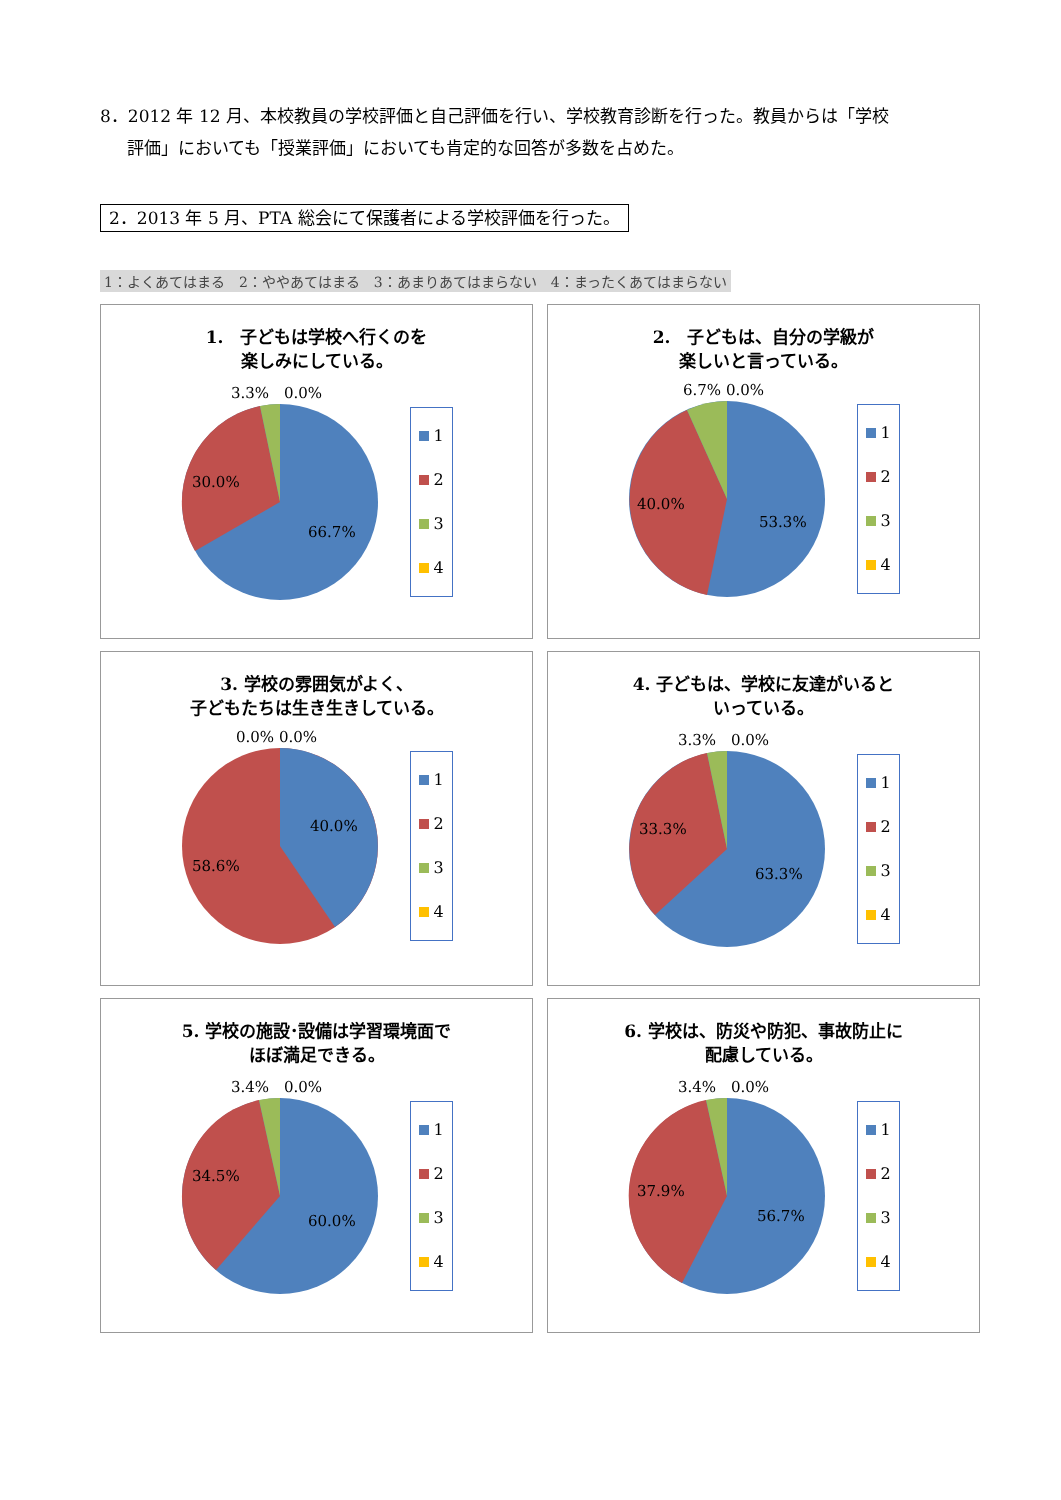8．2012 年 12 月、本校教員の学校評価と自己評価を行い、学校教育診断を行った。教員からは「学校
評価」においても「授業評価」においても肯定的な回答が多数を占めた。
2．2013 年 5 月、PTA 総会にて保護者による学校評価を行った。
1：よくあてはまる　2：ややあてはまる　3：あまりあてはまらない　4：まったくあてはまらない
1.　子どもは学校へ行くのを
楽しみにしている。
3.3%　0.0%
30.0%
66.7%
1
2
3
4
2.　子どもは、自分の学級が
楽しいと言っている。
6.7% 0.0%
40.0%
53.3%
1
2
3
4
3. 学校の雰囲気がよく、
子どもたちは生き生きしている。
0.0% 0.0%
40.0%
58.6%
1
2
3
4
4. 子どもは、学校に友達がいると
いっている。
3.3%　0.0%
33.3%
63.3%
1
2
3
4
5. 学校の施設･設備は学習環境面で
ほぼ満足できる。
3.4%　0.0%
34.5%
60.0%
1
2
3
4
6. 学校は、防災や防犯、事故防止に
配慮している。
3.4%　0.0%
37.9%
56.7%
1
2
3
4